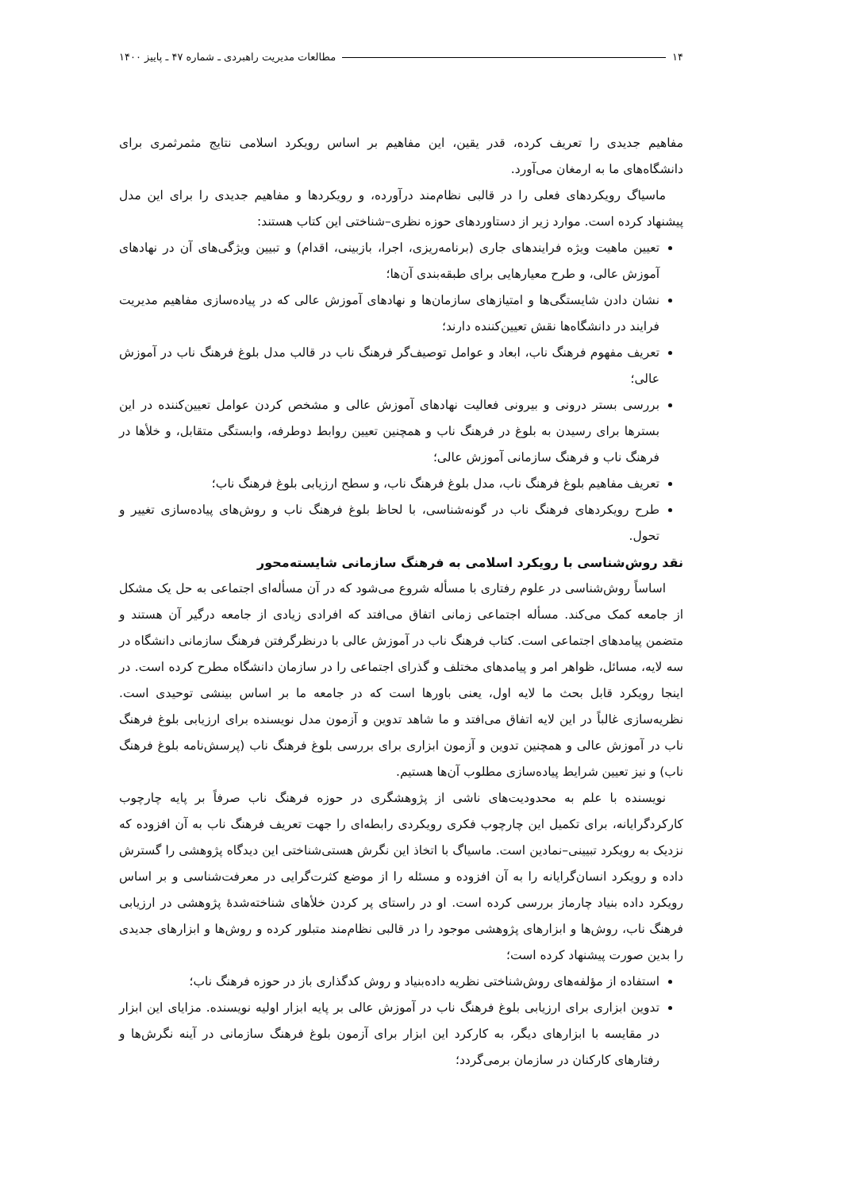۱۴ مطالعات مدیریت راهبردی ـ شماره ۴۷ ـ پاییز ۱۴۰۰
مفاهیم جدیدی را تعریف کرده، قدر یقین، این مفاهیم بر اساس رویکرد اسلامی نتایج مثمرثمری برای دانشگاه‌های ما به ارمغان می‌آورد.
ماسیاگ رویکردهای فعلی را در قالبی نظام‌مند درآورده، و رویکردها و مفاهیم جدیدی را برای این مدل پیشنهاد کرده است. موارد زیر از دستاوردهای حوزه نظری–شناختی این کتاب هستند:
تعیین ماهیت ویژه فرایندهای جاری (برنامه‌ریزی، اجرا، بازبینی، اقدام) و تبیین ویژگی‌های آن در نهادهای آموزش عالی، و طرح معیارهایی برای طبقه‌بندی آن‌ها؛
نشان دادن شایستگی‌ها و امتیازهای سازمان‌ها و نهادهای آموزش عالی که در پیاده‌سازی مفاهیم مدیریت فرایند در دانشگاه‌ها نقش تعیین‌کننده دارند؛
تعریف مفهوم فرهنگ ناب، ابعاد و عوامل توصیف‌گر فرهنگ ناب در قالب مدل بلوغ فرهنگ ناب در آموزش عالی؛
بررسی بستر درونی و بیرونی فعالیت نهادهای آموزش عالی و مشخص کردن عوامل تعیین‌کننده در این بسترها برای رسیدن به بلوغ در فرهنگ ناب و همچنین تعیین روابط دوطرفه، وابستگی متقابل، و خلأها در فرهنگ ناب و فرهنگ سازمانی آموزش عالی؛
تعریف مفاهیم بلوغ فرهنگ ناب، مدل بلوغ فرهنگ ناب، و سطح ارزیابی بلوغ فرهنگ ناب؛
طرح رویکردهای فرهنگ ناب در گونه‌شناسی، با لحاظ بلوغ فرهنگ ناب و روش‌های پیاده‌سازی تغییر و تحول.
نقد روش‌شناسی با رویکرد اسلامی به فرهنگ سازمانی شایسته‌محور
اساساً روش‌شناسی در علوم رفتاری با مسأله شروع می‌شود که در آن مسأله‌ای اجتماعی به حل یک مشکل از جامعه کمک می‌کند. مسأله اجتماعی زمانی اتفاق می‌افتد که افرادی زیادی از جامعه درگیر آن هستند و متضمن پیامدهای اجتماعی است. کتاب فرهنگ ناب در آموزش عالی با درنظرگرفتن فرهنگ سازمانی دانشگاه در سه لایه، مسائل، ظواهر امر و پیامدهای مختلف و گذرای اجتماعی را در سازمان دانشگاه مطرح کرده است. در اینجا رویکرد قابل بحث ما لایه اول، یعنی باورها است که در جامعه ما بر اساس بینشی توحیدی است. نظریه‌سازی غالباً در این لایه اتفاق می‌افتد و ما شاهد تدوین و آزمون مدل نویسنده برای ارزیابی بلوغ فرهنگ ناب در آموزش عالی و همچنین تدوین و آزمون ابزاری برای بررسی بلوغ فرهنگ ناب (پرسش‌نامه بلوغ فرهنگ ناب) و نیز تعیین شرایط پیاده‌سازی مطلوب آن‌ها هستیم.
نویسنده با علم به محدودیت‌های ناشی از پژوهشگری در حوزه فرهنگ ناب صرفاً بر پایه چارچوب کارکردگرایانه، برای تکمیل این چارچوب فکری رویکردی رابطه‌ای را جهت تعریف فرهنگ ناب به آن افزوده که نزدیک به رویکرد تبیینی–نمادین است. ماسیاگ با اتخاذ این نگرش هستی‌شناختی این دیدگاه پژوهشی را گسترش داده و رویکرد انسان‌گرایانه را به آن افزوده و مسئله را از موضع کثرت‌گرایی در معرفت‌شناسی و بر اساس رویکرد داده بنیاد چارماز بررسی کرده است. او در راستای پر کردن خلأهای شناخته‌شدهٔ پژوهشی در ارزیابی فرهنگ ناب، روش‌ها و ابزارهای پژوهشی موجود را در قالبی نظام‌مند متبلور کرده و روش‌ها و ابزارهای جدیدی را بدین صورت پیشنهاد کرده است؛
استفاده از مؤلفه‌های روش‌شناختی نظریه داده‌بنیاد و روش کدگذاری باز در حوزه فرهنگ ناب؛
تدوین ابزاری برای ارزیابی بلوغ فرهنگ ناب در آموزش عالی بر پایه ابزار اولیه نویسنده. مزایای این ابزار در مقایسه با ابزارهای دیگر، به کارکرد این ابزار برای آزمون بلوغ فرهنگ سازمانی در آینه نگرش‌ها و رفتارهای کارکنان در سازمان برمی‌گردد؛